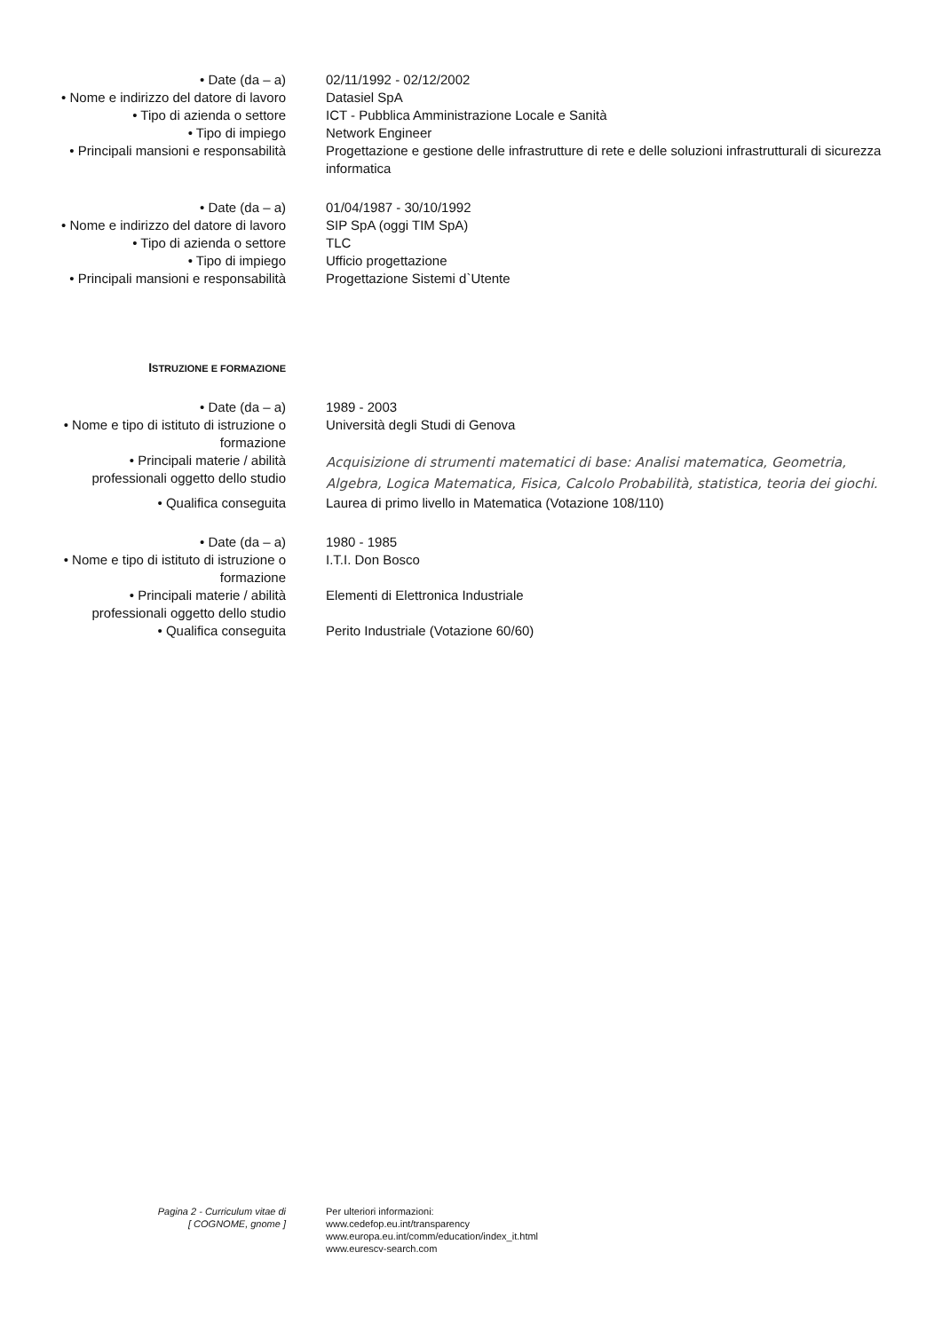| • Date (da – a) | 02/11/1992 - 02/12/2002 |
| • Nome e indirizzo del datore di lavoro | Datasiel SpA |
| • Tipo di azienda o settore | ICT - Pubblica Amministrazione Locale e Sanità |
| • Tipo di impiego | Network Engineer |
| • Principali mansioni e responsabilità | Progettazione e gestione delle infrastrutture di rete e delle soluzioni infrastrutturali di sicurezza informatica |
| • Date (da – a) | 01/04/1987 - 30/10/1992 |
| • Nome e indirizzo del datore di lavoro | SIP SpA (oggi TIM SpA) |
| • Tipo di azienda o settore | TLC |
| • Tipo di impiego | Ufficio progettazione |
| • Principali mansioni e responsabilità | Progettazione Sistemi d`Utente |
| I STRUZIONE E FORMAZIONE | |
| • Date (da – a) | 1989 - 2003 |
| • Nome e tipo di istituto di istruzione o formazione | Università degli Studi di Genova |
| • Principali materie / abilità professionali oggetto dello studio | Acquisizione di strumenti matematici di base: Analisi matematica, Geometria, Algebra, Logica Matematica, Fisica, Calcolo Probabilità, statistica, teoria dei giochi. |
| • Qualifica conseguita | Laurea di primo livello in Matematica (Votazione 108/110) |
| • Date (da – a) | 1980 - 1985 |
| • Nome e tipo di istituto di istruzione o formazione | I.T.I. Don Bosco |
| • Principali materie / abilità professionali oggetto dello studio | Elementi di Elettronica Industriale |
| • Qualifica conseguita | Perito Industriale (Votazione 60/60) |
| Pagina 2 - Curriculum vitae di [ COGNOME, gnome ] | Per ulteriori informazioni: www.cedefop.eu.int/transparency www.europa.eu.int/comm/education/index_it.html www.eurescv-search.com |